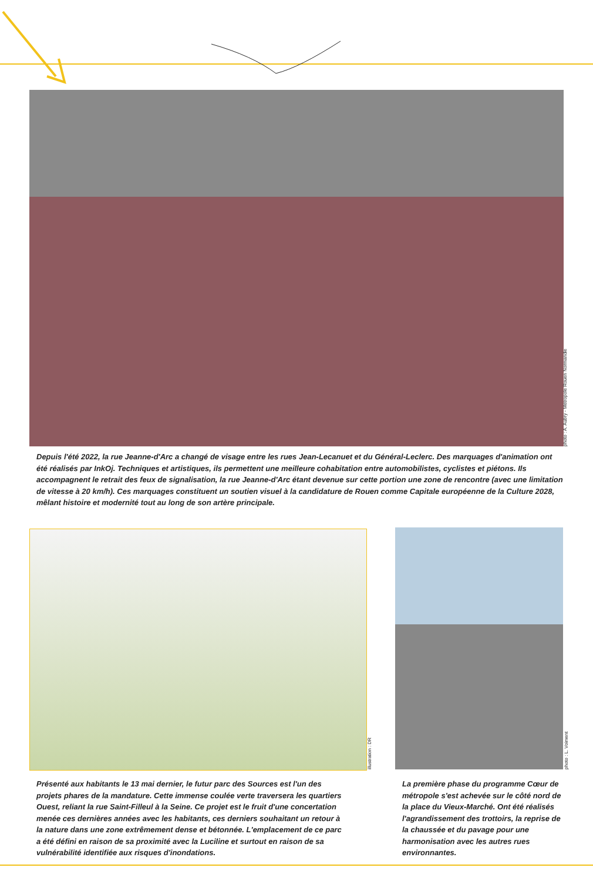photo : A. Aubry - Métropole Rouen Normandie
illustration : DR
photo : L. Voiment
Depuis l'été 2022, la rue Jeanne-d'Arc a changé de visage entre les rues Jean-Lecanuet et du Général-Leclerc. Des marquages d'animation ont été réalisés par InkOj. Techniques et artistiques, ils permettent une meilleure cohabitation entre automobilistes, cyclistes et piétons. Ils accompagnent le retrait des feux de signalisation, la rue Jeanne-d'Arc étant devenue sur cette portion une zone de rencontre (avec une limitation de vitesse à 20 km/h). Ces marquages constituent un soutien visuel à la candidature de Rouen comme Capitale européenne de la Culture 2028, mêlant histoire et modernité tout au long de son artère principale.
Présenté aux habitants le 13 mai dernier, le futur parc des Sources est l'un des projets phares de la mandature. Cette immense coulée verte traversera les quartiers Ouest, reliant la rue Saint-Filleul à la Seine. Ce projet est le fruit d'une concertation menée ces dernières années avec les habitants, ces derniers souhaitant un retour à la nature dans une zone extrêmement dense et bétonnée. L'emplacement de ce parc a été défini en raison de sa proximité avec la Luciline et surtout en raison de sa vulnérabilité identifiée aux risques d'inondations.
La première phase du programme Cœur de métropole s'est achevée sur le côté nord de la place du Vieux-Marché. Ont été réalisés l'agrandissement des trottoirs, la reprise de la chaussée et du pavage pour une harmonisation avec les autres rues environnantes.